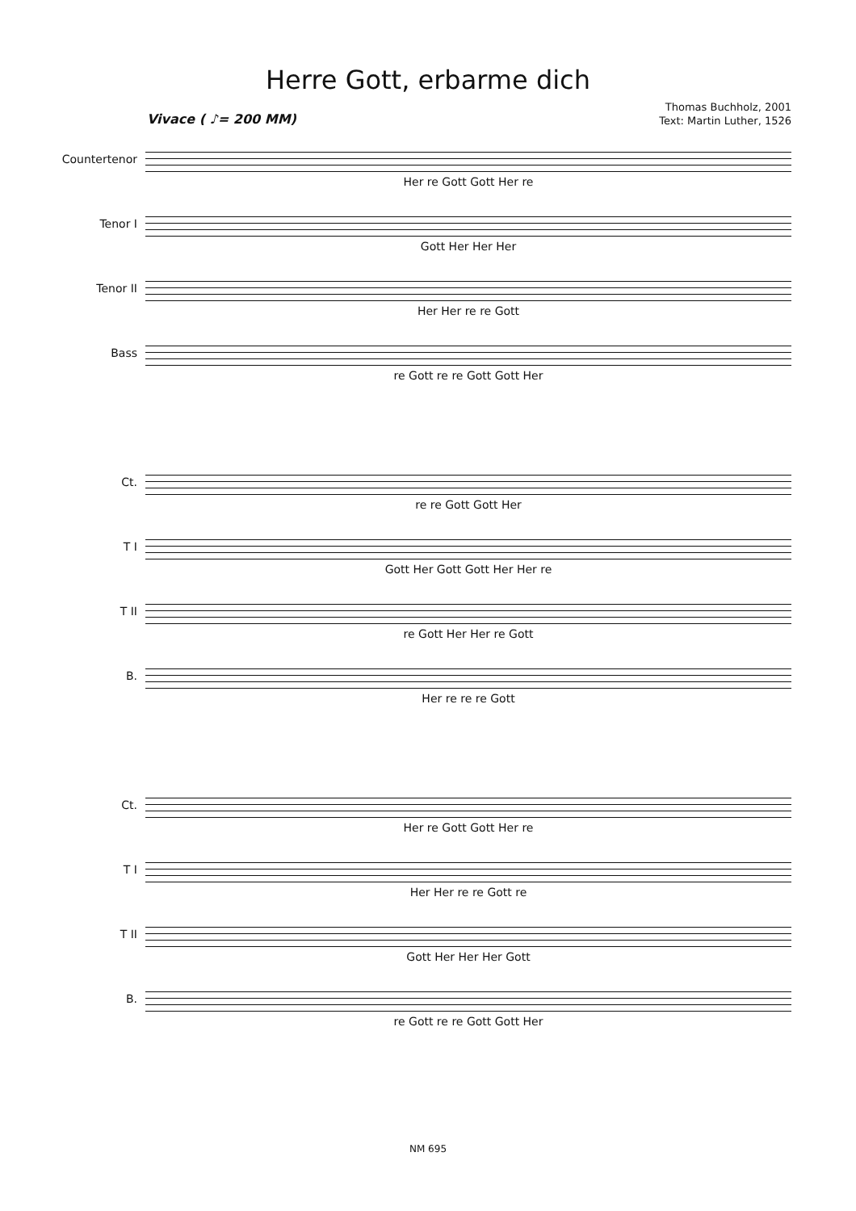Herre Gott, erbarme dich
Thomas Buchholz, 2001
Text: Martin Luther, 1526
Vivace ( ♪= 200 MM)
Countertenor
Her re Gott Gott Her re
Tenor I
Gott Her Her Her
Tenor II
Her Her re re Gott
Bass
re Gott re re Gott Gott Her
Ct.
re re Gott Gott Her
T I
Gott Her Gott Gott Her Her re
T II
re Gott Her Her re Gott
B.
Her re re re Gott
Ct.
Her re Gott Gott Her re
T I
Her Her re re Gott re
T II
Gott Her Her Her Gott
B.
re Gott re re Gott Gott Her
NM 695